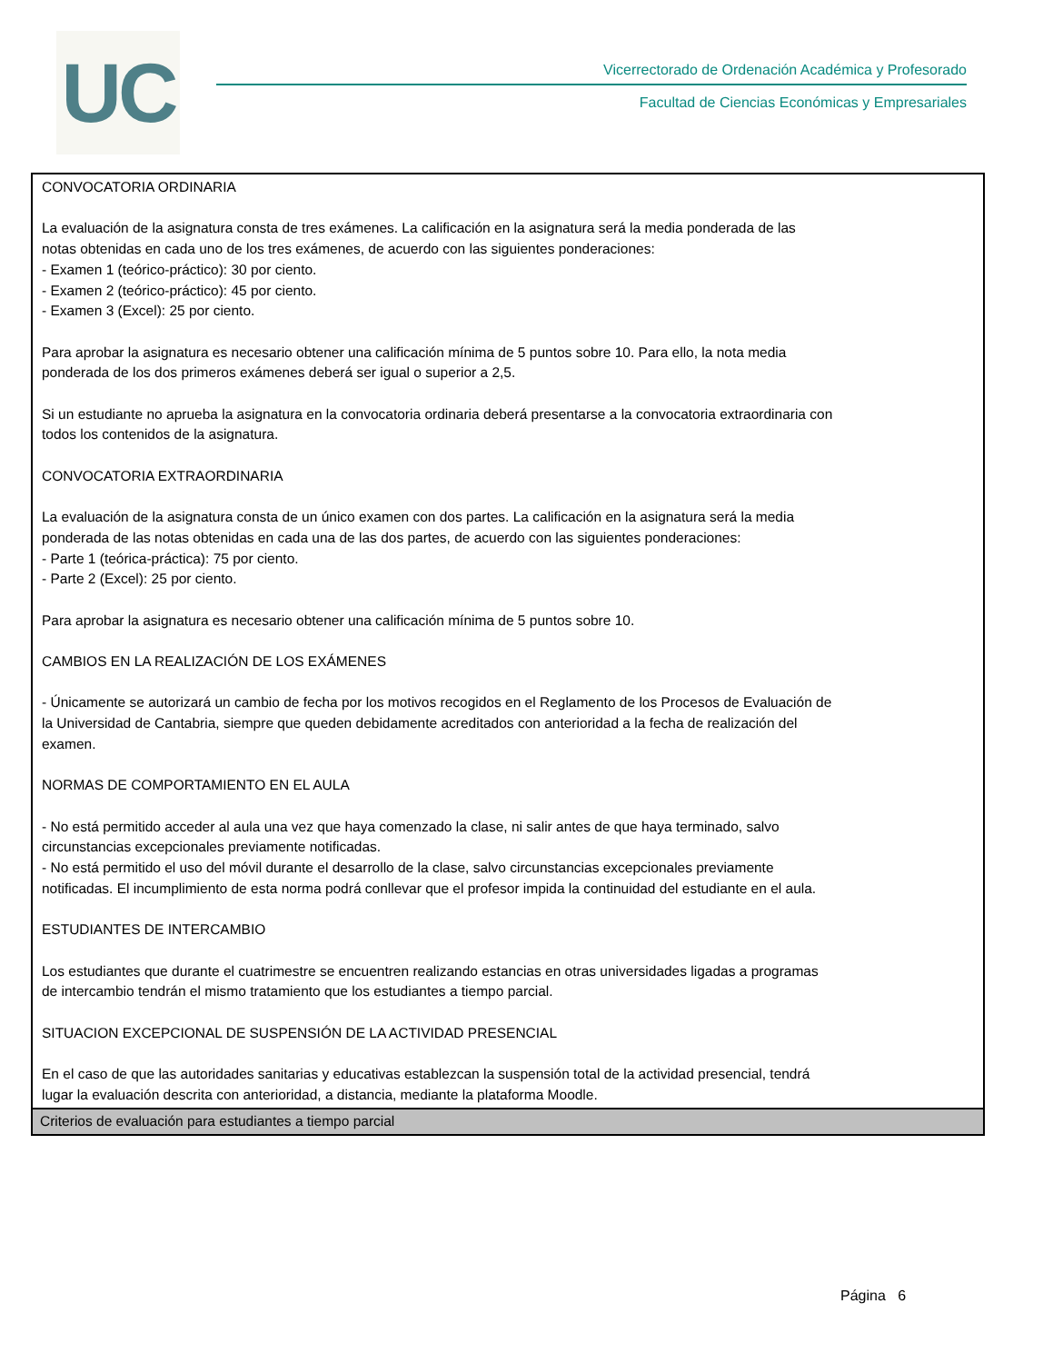UC
Vicerrectorado de Ordenación Académica y Profesorado
Facultad de Ciencias Económicas y Empresariales
| CONVOCATORIA ORDINARIA La evaluación de la asignatura consta de tres exámenes. La calificación en la asignatura será la media ponderada de las notas obtenidas en cada uno de los tres exámenes, de acuerdo con las siguientes ponderaciones: - Examen 1 (teórico-práctico): 30 por ciento. - Examen 2 (teórico-práctico): 45 por ciento. - Examen 3 (Excel): 25 por ciento. Para aprobar la asignatura es necesario obtener una calificación mínima de 5 puntos sobre 10. Para ello, la nota media ponderada de los dos primeros exámenes deberá ser igual o superior a 2,5. Si un estudiante no aprueba la asignatura en la convocatoria ordinaria deberá presentarse a la convocatoria extraordinaria con todos los contenidos de la asignatura. CONVOCATORIA EXTRAORDINARIA La evaluación de la asignatura consta de un único examen con dos partes. La calificación en la asignatura será la media ponderada de las notas obtenidas en cada una de las dos partes, de acuerdo con las siguientes ponderaciones: - Parte 1 (teórica-práctica): 75 por ciento. - Parte 2 (Excel): 25 por ciento. Para aprobar la asignatura es necesario obtener una calificación mínima de 5 puntos sobre 10. CAMBIOS EN LA REALIZACIÓN DE LOS EXÁMENES - Únicamente se autorizará un cambio de fecha por los motivos recogidos en el Reglamento de los Procesos de Evaluación de la Universidad de Cantabria, siempre que queden debidamente acreditados con anterioridad a la fecha de realización del examen. NORMAS DE COMPORTAMIENTO EN EL AULA - No está permitido acceder al aula una vez que haya comenzado la clase, ni salir antes de que haya terminado, salvo circunstancias excepcionales previamente notificadas. - No está permitido el uso del móvil durante el desarrollo de la clase, salvo circunstancias excepcionales previamente notificadas. El incumplimiento de esta norma podrá conllevar que el profesor impida la continuidad del estudiante en el aula. ESTUDIANTES DE INTERCAMBIO Los estudiantes que durante el cuatrimestre se encuentren realizando estancias en otras universidades ligadas a programas de intercambio tendrán el mismo tratamiento que los estudiantes a tiempo parcial. SITUACION EXCEPCIONAL DE SUSPENSIÓN DE LA ACTIVIDAD PRESENCIAL En el caso de que las autoridades sanitarias y educativas establezcan la suspensión total de la actividad presencial, tendrá lugar la evaluación descrita con anterioridad, a distancia, mediante la plataforma Moodle. |
| Criterios de evaluación para estudiantes a tiempo parcial |
Página 6